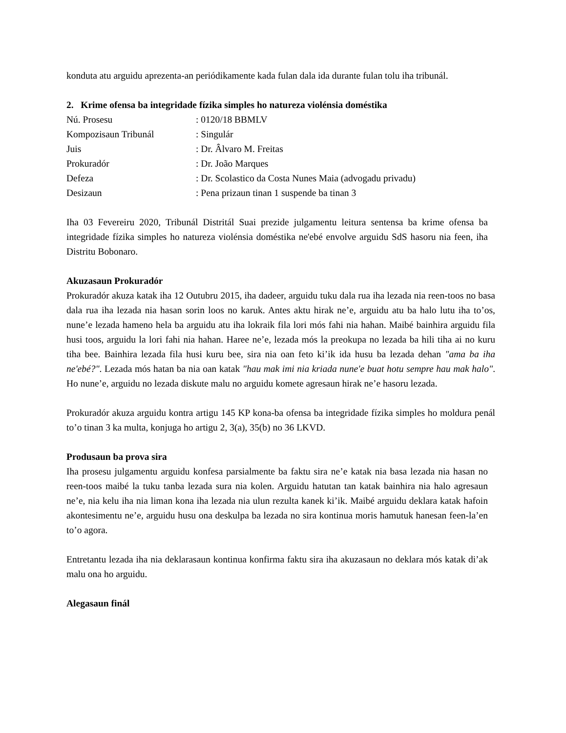konduta atu arguidu aprezenta-an periódikamente kada fulan dala ida durante fulan tolu iha tribunál.
2. Krime ofensa ba integridade fízika simples ho natureza violénsia doméstika
| Nú. Prosesu | : 0120/18 BBMLV |
| Kompozisaun Tribunál | : Singulár |
| Juis | : Dr. Âlvaro M. Freitas |
| Prokuradór | : Dr. João Marques |
| Defeza | : Dr. Scolastico da Costa Nunes Maia (advogadu privadu) |
| Desizaun | : Pena prizaun tinan 1 suspende ba tinan 3 |
Iha 03 Fevereiru 2020, Tribunál Distritál Suai prezide julgamentu leitura sentensa ba krime ofensa ba integridade fízika simples ho natureza violénsia doméstika ne'ebé envolve arguidu SdS hasoru nia feen, iha Distritu Bobonaro.
Akuzasaun Prokuradór
Prokuradór akuza katak iha 12 Outubru 2015, iha dadeer, arguidu tuku dala rua iha lezada nia reen-toos no basa dala rua iha lezada nia hasan sorin loos no karuk. Antes aktu hirak ne’e, arguidu atu ba halo lutu iha to’os, nune’e lezada hameno hela ba arguidu atu iha lokraik fila lori mós fahi nia hahan. Maibé bainhira arguidu fila husi toos, arguidu la lori fahi nia hahan. Haree ne’e, lezada mós la preokupa no lezada ba hili tiha ai no kuru tiha bee. Bainhira lezada fila husi kuru bee, sira nia oan feto ki’ik ida husu ba lezada dehan "ama ba iha ne'ebé?". Lezada mós hatan ba nia oan katak "hau mak imi nia kriada nune'e buat hotu sempre hau mak halo". Ho nune’e, arguidu no lezada diskute malu no arguidu komete agresaun hirak ne’e hasoru lezada.
Prokuradór akuza arguidu kontra artigu 145 KP kona-ba ofensa ba integridade fízika simples ho moldura penál to’o tinan 3 ka multa, konjuga ho artigu 2, 3(a), 35(b) no 36 LKVD.
Produsaun ba prova sira
Iha prosesu julgamentu arguidu konfesa parsialmente ba faktu sira ne’e katak nia basa lezada nia hasan no reen-toos maibé la tuku tanba lezada sura nia kolen. Arguidu hatutan tan katak bainhira nia halo agresaun ne’e, nia kelu iha nia liman kona iha lezada nia ulun rezulta kanek ki’ik. Maibé arguidu deklara katak hafoin akontesimentu ne’e, arguidu husu ona deskulpa ba lezada no sira kontinua moris hamutuk hanesan feen-la’en to’o agora.
Entretantu lezada iha nia deklarasaun kontinua konfirma faktu sira iha akuzasaun no deklara mós katak di’ak malu ona ho arguidu.
Alegasaun finál